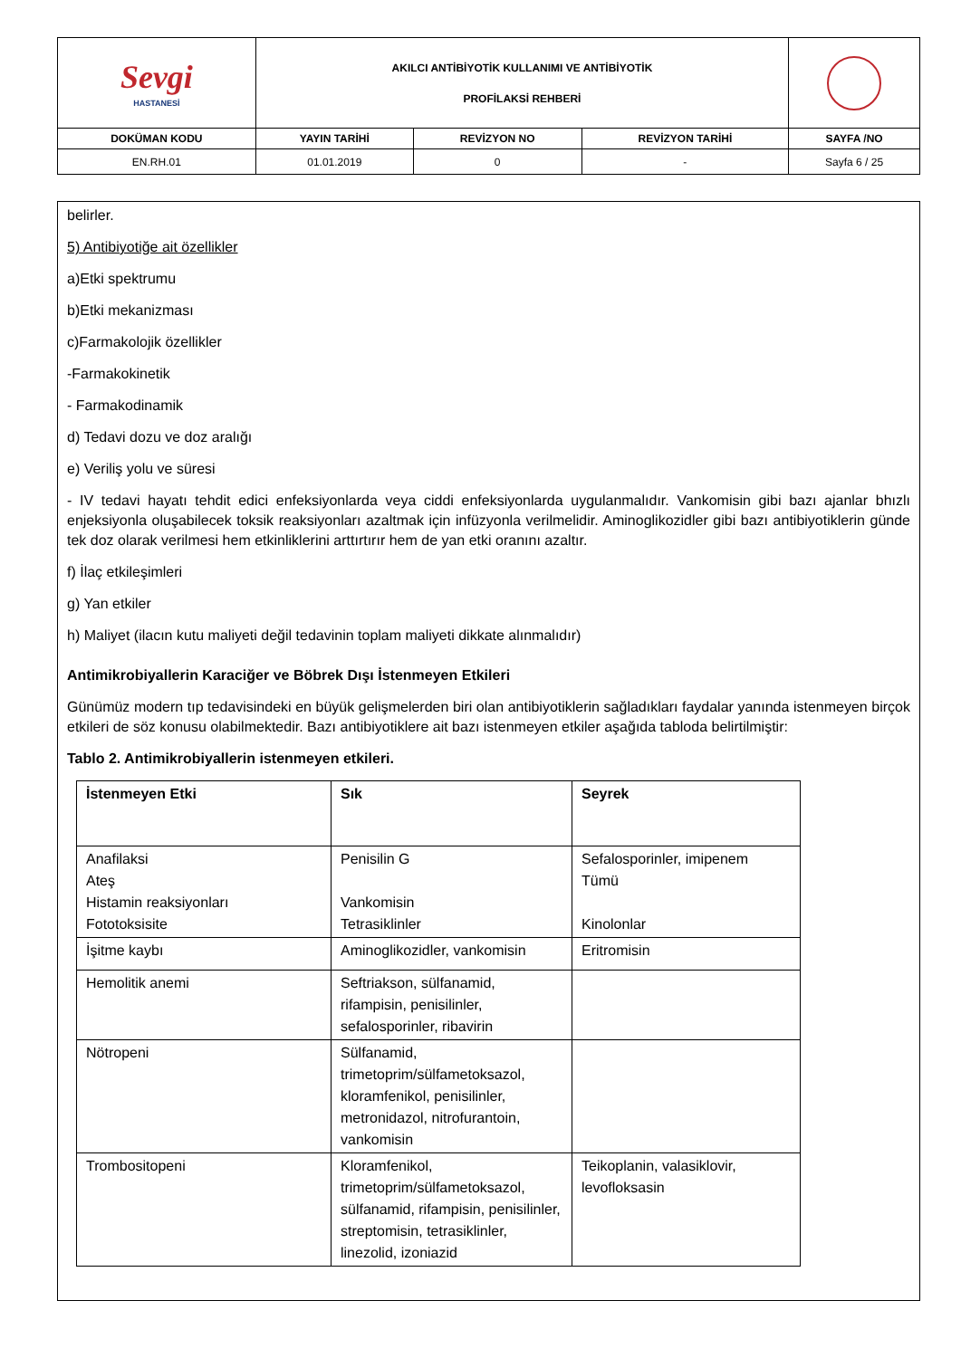| Sevgi HASTANESİ | AKILCI ANTİBİYOTİK KULLANIMI VE ANTİBİYOTİK PROFİLAKSİ REHBERİ | | | |
| DOKÜMAN KODU | YAYIN TARİHİ | REVİZYON NO | REVİZYON TARİHİ | SAYFA /NO |
| EN.RH.01 | 01.01.2019 | 0 | - | Sayfa 6 / 25 |
belirler.
5) Antibiyotiğe ait özellikler
a)Etki spektrumu
b)Etki mekanizması
c)Farmakolojik özellikler
-Farmakokinetik
- Farmakodinamik
d) Tedavi dozu ve doz aralığı
e) Veriliş yolu ve süresi
- IV tedavi hayatı tehdit edici enfeksiyonlarda veya ciddi enfeksiyonlarda uygulanmalıdır. Vankomisin gibi bazı ajanlar bhızlı enjeksiyonla oluşabilecek toksik reaksiyonları azaltmak için infüzyonla verilmelidir. Aminoglikozidler gibi bazı antibiyotiklerin günde tek doz olarak verilmesi hem etkinliklerini arttırtırır hem de yan etki oranını azaltır.
f) İlaç etkileşimleri
g) Yan etkiler
h) Maliyet (ilacın kutu maliyeti değil tedavinin toplam maliyeti dikkate alınmalıdır)
Antimikrobiyallerin Karaciğer ve Böbrek Dışı İstenmeyen Etkileri
Günümüz modern tıp tedavisindeki en büyük gelişmelerden biri olan antibiyotiklerin sağladıkları faydalar yanında istenmeyen birçok etkileri de söz konusu olabilmektedir. Bazı antibiyotiklere ait bazı istenmeyen etkiler aşağıda tabloda belirtilmiştir:
Tablo 2. Antimikrobiyallerin istenmeyen etkileri.
| İstenmeyen Etki | Sık | Seyrek |
| --- | --- | --- |
| Anafilaksi Ateş Histamin reaksiyonları Fototoksisite | Penisilin G Vankomisin Tetrasiklinler | Sefalosporinler, imipenem Tümü Kinolonlar |
| İşitme kaybı | Aminoglikozidler, vankomisin | Eritromisin |
| Hemolitik anemi | Seftriakson, sülfanamid, rifampisin, penisilinler, sefalosporinler, ribavirin | |
| Nötropeni | Sülfanamid, trimetoprim/sülfametoksazol, kloramfenikol, penisilinler, metronidazol, nitrofurantoin, vankomisin | |
| Trombositopeni | Kloramfenikol, trimetoprim/sülfametoksazol, sülfanamid, rifampisin, penisilinler, streptomisin, tetrasiklinler, linezolid, izoniazid | Teikoplanin, valasiklovir, levofloksasin |